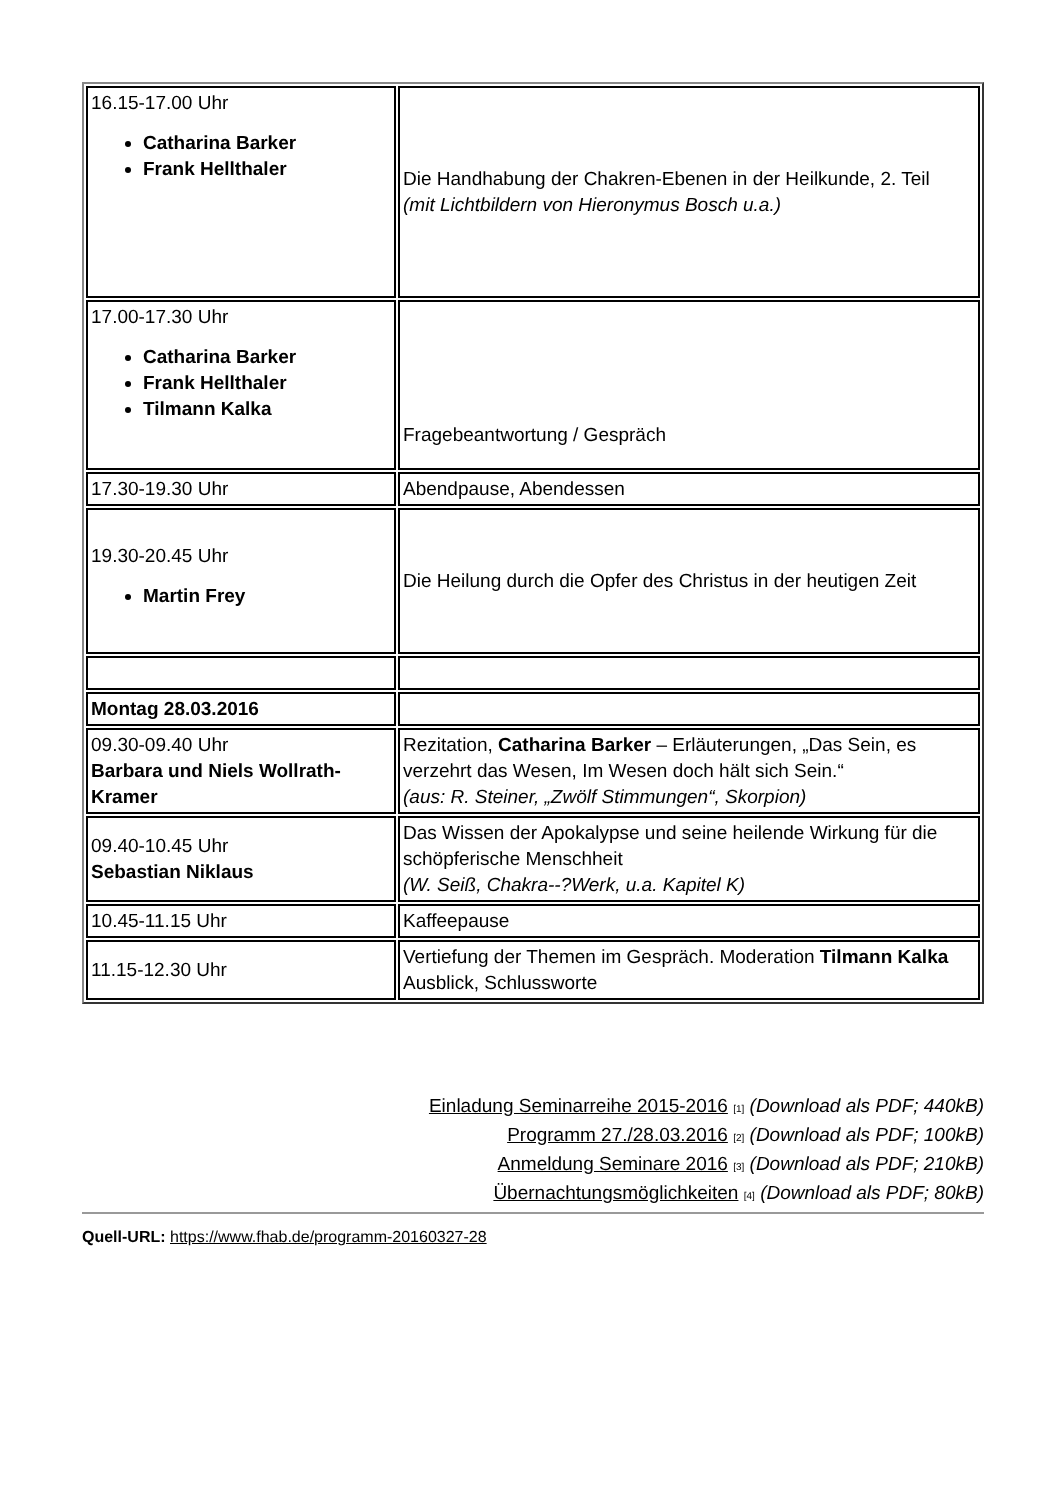| 16.15-17.00 Uhr Catharina Barker Frank Hellthaler | Die Handhabung der Chakren-Ebenen in der Heilkunde, 2. Teil (mit Lichtbildern von Hieronymus Bosch u.a.) |
| 17.00-17.30 Uhr Catharina Barker Frank Hellthaler Tilmann Kalka | Fragebeantwortung / Gespräch |
| 17.30-19.30 Uhr | Abendpause, Abendessen |
| 19.30-20.45 Uhr Martin Frey | Die Heilung durch die Opfer des Christus in der heutigen Zeit |
| Montag 28.03.2016 | |
| 09.30-09.40 Uhr Barbara und Niels Wollrath-Kramer | Rezitation, Catharina Barker – Erläuterungen, „Das Sein, es verzehrt das Wesen, Im Wesen doch hält sich Sein.“ (aus: R. Steiner, „Zwölf Stimmungen“, Skorpion) |
| 09.40-10.45 Uhr Sebastian Niklaus | Das Wissen der Apokalypse und seine heilende Wirkung für die schöpferische Menschheit (W. Seiß, Chakra--?Werk, u.a. Kapitel K) |
| 10.45-11.15 Uhr | Kaffeepause |
| 11.15-12.30 Uhr | Vertiefung der Themen im Gespräch. Moderation Tilmann Kalka Ausblick, Schlussworte |
Einladung Seminarreihe 2015-2016 [1] (Download als PDF; 440kB)
Programm 27./28.03.2016 [2] (Download als PDF; 100kB)
Anmeldung Seminare 2016 [3] (Download als PDF; 210kB)
Übernachtungsmöglichkeiten [4] (Download als PDF; 80kB)
Quell-URL: https://www.fhab.de/programm-20160327-28